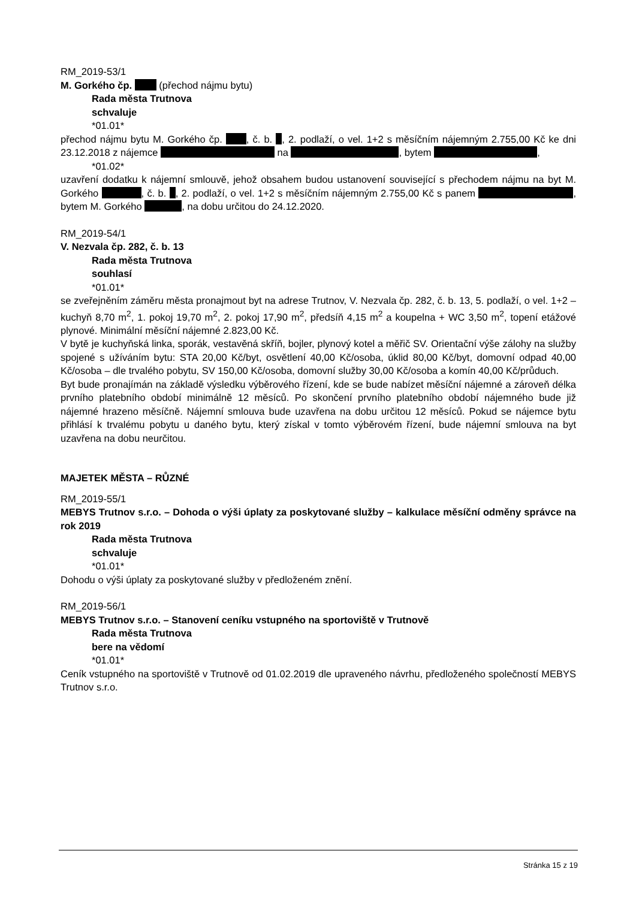RM_2019-53/1
M. Gorkého čp. (přechod nájmu bytu)
Rada města Trutnova
schvaluje
*01.01*
přechod nájmu bytu M. Gorkého čp. , č. b. , 2. podlaží, o vel. 1+2 s měsíčním nájemným 2.755,00 Kč ke dni 23.12.2018 z nájemce na , bytem ,
*01.02*
uzavření dodatku k nájemní smlouvě, jehož obsahem budou ustanovení související s přechodem nájmu na byt M. Gorkého , č. b. , 2. podlaží, o vel. 1+2 s měsíčním nájemným 2.755,00 Kč s panem , bytem M. Gorkého , na dobu určitou do 24.12.2020.
RM_2019-54/1
V. Nezvala čp. 282, č. b. 13
Rada města Trutnova
souhlasí
*01.01*
se zveřejněním záměru města pronajmout byt na adrese Trutnov, V. Nezvala čp. 282, č. b. 13, 5. podlaží, o vel. 1+2 – kuchyň 8,70 m<sup>2</sup>, 1. pokoj 19,70 m<sup>2</sup>, 2. pokoj 17,90 m<sup>2</sup>, předsíň 4,15 m<sup>2</sup> a koupelna + WC 3,50 m<sup>2</sup>, topení etážové plynové. Minimální měsíční nájemné 2.823,00 Kč.
V bytě je kuchyňská linka, sporák, vestavěná skříň, bojler, plynový kotel a měřič SV. Orientační výše zálohy na služby spojené s užíváním bytu: STA 20,00 Kč/byt, osvětlení 40,00 Kč/osoba, úklid 80,00 Kč/byt, domovní odpad 40,00 Kč/osoba – dle trvalého pobytu, SV 150,00 Kč/osoba, domovní služby 30,00 Kč/osoba a komín 40,00 Kč/průduch.
Byt bude pronajímán na základě výsledku výběrového řízení, kde se bude nabízet měsíční nájemné a zároveň délka prvního platebního období minimálně 12 měsíců. Po skončení prvního platebního období nájemného bude již nájemné hrazeno měsíčně. Nájemní smlouva bude uzavřena na dobu určitou 12 měsíců. Pokud se nájemce bytu přihlásí k trvalému pobytu u daného bytu, který získal v tomto výběrovém řízení, bude nájemní smlouva na byt uzavřena na dobu neurčitou.
MAJETEK MĚSTA – RŮZNÉ
RM_2019-55/1
MEBYS Trutnov s.r.o. – Dohoda o výši úplaty za poskytované služby – kalkulace měsíční odměny správce na rok 2019
Rada města Trutnova
schvaluje
*01.01*
Dohodu o výši úplaty za poskytované služby v předloženém znění.
RM_2019-56/1
MEBYS Trutnov s.r.o. – Stanovení ceníku vstupného na sportoviště v Trutnově
Rada města Trutnova
bere na vědomí
*01.01*
Ceník vstupného na sportoviště v Trutnově od 01.02.2019 dle upraveného návrhu, předloženého společností MEBYS Trutnov s.r.o.
Stránka 15 z 19